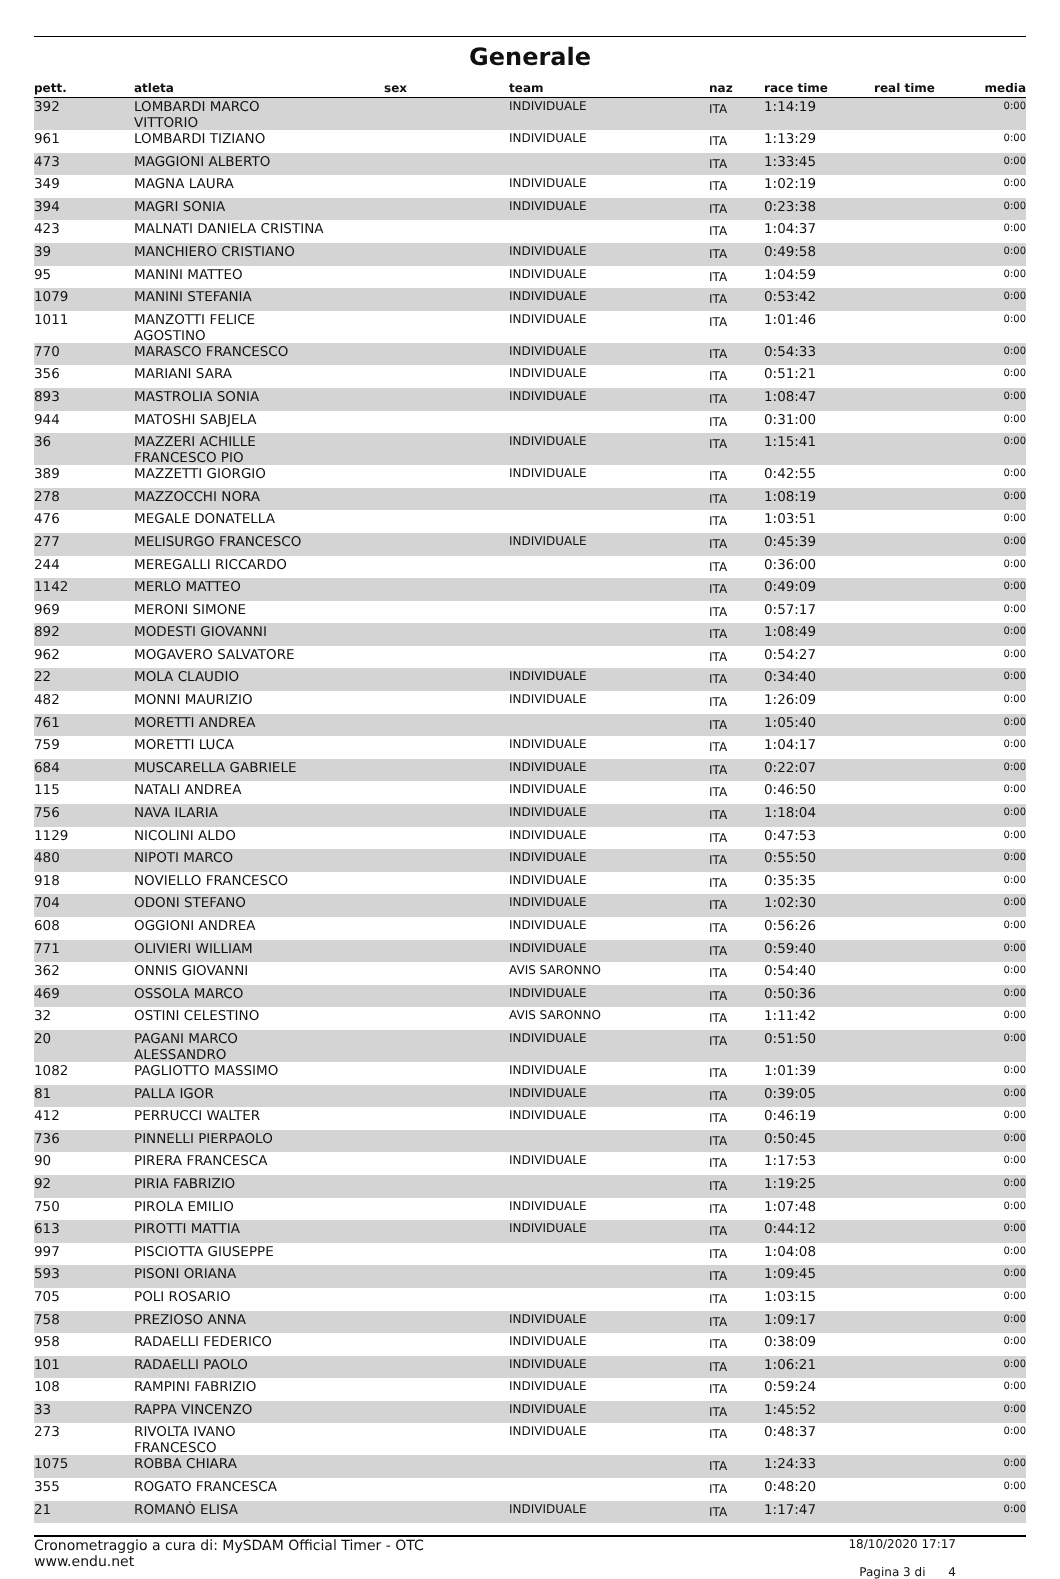Generale
| pett. | atleta | sex | team | naz | race time | real time | media |
| --- | --- | --- | --- | --- | --- | --- | --- |
| 392 | LOMBARDI MARCO VITTORIO | | INDIVIDUALE | ITA | 1:14:19 | | 0:00 |
| 961 | LOMBARDI TIZIANO | | INDIVIDUALE | ITA | 1:13:29 | | 0:00 |
| 473 | MAGGIONI ALBERTO | | | ITA | 1:33:45 | | 0:00 |
| 349 | MAGNA LAURA | | INDIVIDUALE | ITA | 1:02:19 | | 0:00 |
| 394 | MAGRI SONIA | | INDIVIDUALE | ITA | 0:23:38 | | 0:00 |
| 423 | MALNATI DANIELA CRISTINA | | | ITA | 1:04:37 | | 0:00 |
| 39 | MANCHIERO CRISTIANO | | INDIVIDUALE | ITA | 0:49:58 | | 0:00 |
| 95 | MANINI MATTEO | | INDIVIDUALE | ITA | 1:04:59 | | 0:00 |
| 1079 | MANINI STEFANIA | | INDIVIDUALE | ITA | 0:53:42 | | 0:00 |
| 1011 | MANZOTTI FELICE AGOSTINO | | INDIVIDUALE | ITA | 1:01:46 | | 0:00 |
| 770 | MARASCO FRANCESCO | | INDIVIDUALE | ITA | 0:54:33 | | 0:00 |
| 356 | MARIANI SARA | | INDIVIDUALE | ITA | 0:51:21 | | 0:00 |
| 893 | MASTROLIA SONIA | | INDIVIDUALE | ITA | 1:08:47 | | 0:00 |
| 944 | MATOSHI SABJELA | | | ITA | 0:31:00 | | 0:00 |
| 36 | MAZZERI ACHILLE FRANCESCO PIO | | INDIVIDUALE | ITA | 1:15:41 | | 0:00 |
| 389 | MAZZETTI GIORGIO | | INDIVIDUALE | ITA | 0:42:55 | | 0:00 |
| 278 | MAZZOCCHI NORA | | | ITA | 1:08:19 | | 0:00 |
| 476 | MEGALE DONATELLA | | | ITA | 1:03:51 | | 0:00 |
| 277 | MELISURGO FRANCESCO | | INDIVIDUALE | ITA | 0:45:39 | | 0:00 |
| 244 | MEREGALLI RICCARDO | | | ITA | 0:36:00 | | 0:00 |
| 1142 | MERLO MATTEO | | | ITA | 0:49:09 | | 0:00 |
| 969 | MERONI SIMONE | | | ITA | 0:57:17 | | 0:00 |
| 892 | MODESTI GIOVANNI | | | ITA | 1:08:49 | | 0:00 |
| 962 | MOGAVERO SALVATORE | | | ITA | 0:54:27 | | 0:00 |
| 22 | MOLA CLAUDIO | | INDIVIDUALE | ITA | 0:34:40 | | 0:00 |
| 482 | MONNI MAURIZIO | | INDIVIDUALE | ITA | 1:26:09 | | 0:00 |
| 761 | MORETTI ANDREA | | | ITA | 1:05:40 | | 0:00 |
| 759 | MORETTI LUCA | | INDIVIDUALE | ITA | 1:04:17 | | 0:00 |
| 684 | MUSCARELLA GABRIELE | | INDIVIDUALE | ITA | 0:22:07 | | 0:00 |
| 115 | NATALI ANDREA | | INDIVIDUALE | ITA | 0:46:50 | | 0:00 |
| 756 | NAVA ILARIA | | INDIVIDUALE | ITA | 1:18:04 | | 0:00 |
| 1129 | NICOLINI ALDO | | INDIVIDUALE | ITA | 0:47:53 | | 0:00 |
| 480 | NIPOTI MARCO | | INDIVIDUALE | ITA | 0:55:50 | | 0:00 |
| 918 | NOVIELLO FRANCESCO | | INDIVIDUALE | ITA | 0:35:35 | | 0:00 |
| 704 | ODONI STEFANO | | INDIVIDUALE | ITA | 1:02:30 | | 0:00 |
| 608 | OGGIONI ANDREA | | INDIVIDUALE | ITA | 0:56:26 | | 0:00 |
| 771 | OLIVIERI WILLIAM | | INDIVIDUALE | ITA | 0:59:40 | | 0:00 |
| 362 | ONNIS GIOVANNI | | AVIS SARONNO | ITA | 0:54:40 | | 0:00 |
| 469 | OSSOLA MARCO | | INDIVIDUALE | ITA | 0:50:36 | | 0:00 |
| 32 | OSTINI CELESTINO | | AVIS SARONNO | ITA | 1:11:42 | | 0:00 |
| 20 | PAGANI MARCO ALESSANDRO | | INDIVIDUALE | ITA | 0:51:50 | | 0:00 |
| 1082 | PAGLIOTTO MASSIMO | | INDIVIDUALE | ITA | 1:01:39 | | 0:00 |
| 81 | PALLA IGOR | | INDIVIDUALE | ITA | 0:39:05 | | 0:00 |
| 412 | PERRUCCI WALTER | | INDIVIDUALE | ITA | 0:46:19 | | 0:00 |
| 736 | PINNELLI PIERPAOLO | | | ITA | 0:50:45 | | 0:00 |
| 90 | PIRERA FRANCESCA | | INDIVIDUALE | ITA | 1:17:53 | | 0:00 |
| 92 | PIRIA FABRIZIO | | | ITA | 1:19:25 | | 0:00 |
| 750 | PIROLA EMILIO | | INDIVIDUALE | ITA | 1:07:48 | | 0:00 |
| 613 | PIROTTI MATTIA | | INDIVIDUALE | ITA | 0:44:12 | | 0:00 |
| 997 | PISCIOTTA GIUSEPPE | | | ITA | 1:04:08 | | 0:00 |
| 593 | PISONI ORIANA | | | ITA | 1:09:45 | | 0:00 |
| 705 | POLI ROSARIO | | | ITA | 1:03:15 | | 0:00 |
| 758 | PREZIOSO ANNA | | INDIVIDUALE | ITA | 1:09:17 | | 0:00 |
| 958 | RADAELLI FEDERICO | | INDIVIDUALE | ITA | 0:38:09 | | 0:00 |
| 101 | RADAELLI PAOLO | | INDIVIDUALE | ITA | 1:06:21 | | 0:00 |
| 108 | RAMPINI FABRIZIO | | INDIVIDUALE | ITA | 0:59:24 | | 0:00 |
| 33 | RAPPA VINCENZO | | INDIVIDUALE | ITA | 1:45:52 | | 0:00 |
| 273 | RIVOLTA IVANO FRANCESCO | | INDIVIDUALE | ITA | 0:48:37 | | 0:00 |
| 1075 | ROBBA CHIARA | | | ITA | 1:24:33 | | 0:00 |
| 355 | ROGATO FRANCESCA | | | ITA | 0:48:20 | | 0:00 |
| 21 | ROMANÒ ELISA | | INDIVIDUALE | ITA | 1:17:47 | | 0:00 |
Cronometraggio a cura di: MySDAM Official Timer - OTC
www.endu.net
18/10/2020 17:17
Pagina 3 di 4